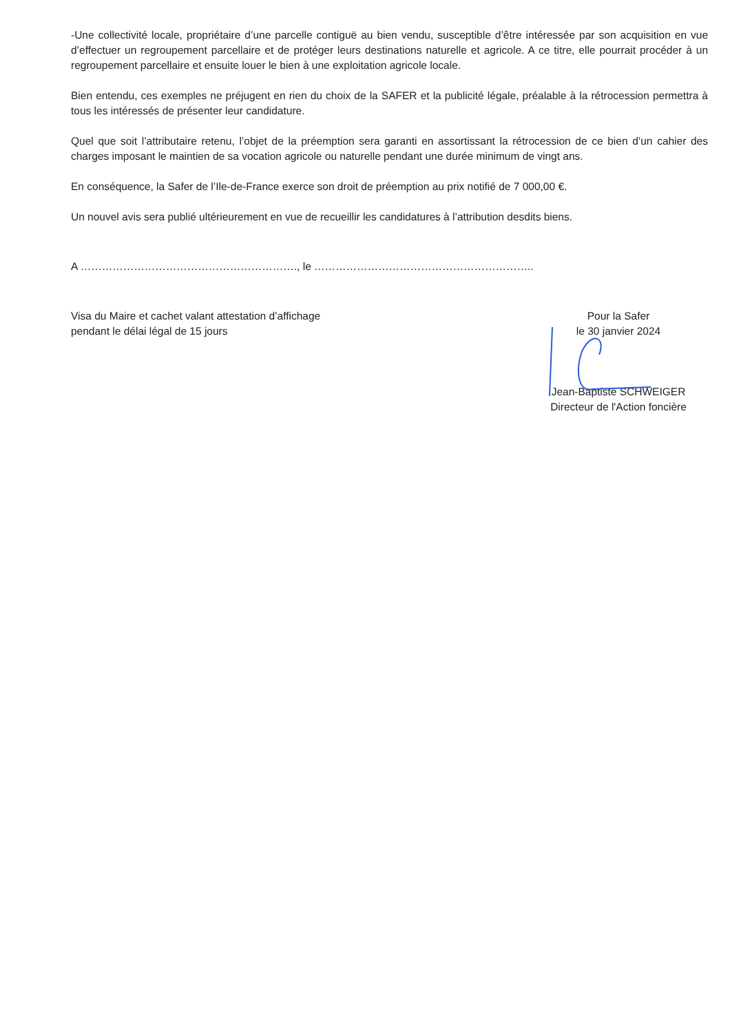-Une collectivité locale, propriétaire d’une parcelle contiguë au bien vendu, susceptible d’être intéressée par son acquisition en vue d’effectuer un regroupement parcellaire et de protéger leurs destinations naturelle et agricole. A ce titre, elle pourrait procéder à un regroupement parcellaire et ensuite louer le bien à une exploitation agricole locale.
Bien entendu, ces exemples ne préjugent en rien du choix de la SAFER et la publicité légale, préalable à la rétrocession permettra à tous les intéressés de présenter leur candidature.
Quel que soit l’attributaire retenu, l’objet de la préemption sera garanti en assortissant la rétrocession de ce bien d’un cahier des charges imposant le maintien de sa vocation agricole ou naturelle pendant une durée minimum de vingt ans.
En conséquence, la Safer de l’Ile-de-France exerce son droit de préemption au prix notifié de 7 000,00 €.
Un nouvel avis sera publié ultérieurement en vue de recueillir les candidatures à l’attribution desdits biens.
A ……………………………………………………., le ……………………………………………………..
Visa du Maire et cachet valant attestation d’affichage
pendant le délai légal de 15 jours
Pour la Safer
le 30 janvier 2024
Jean-Baptiste SCHWEIGER
Directeur de l'Action foncière